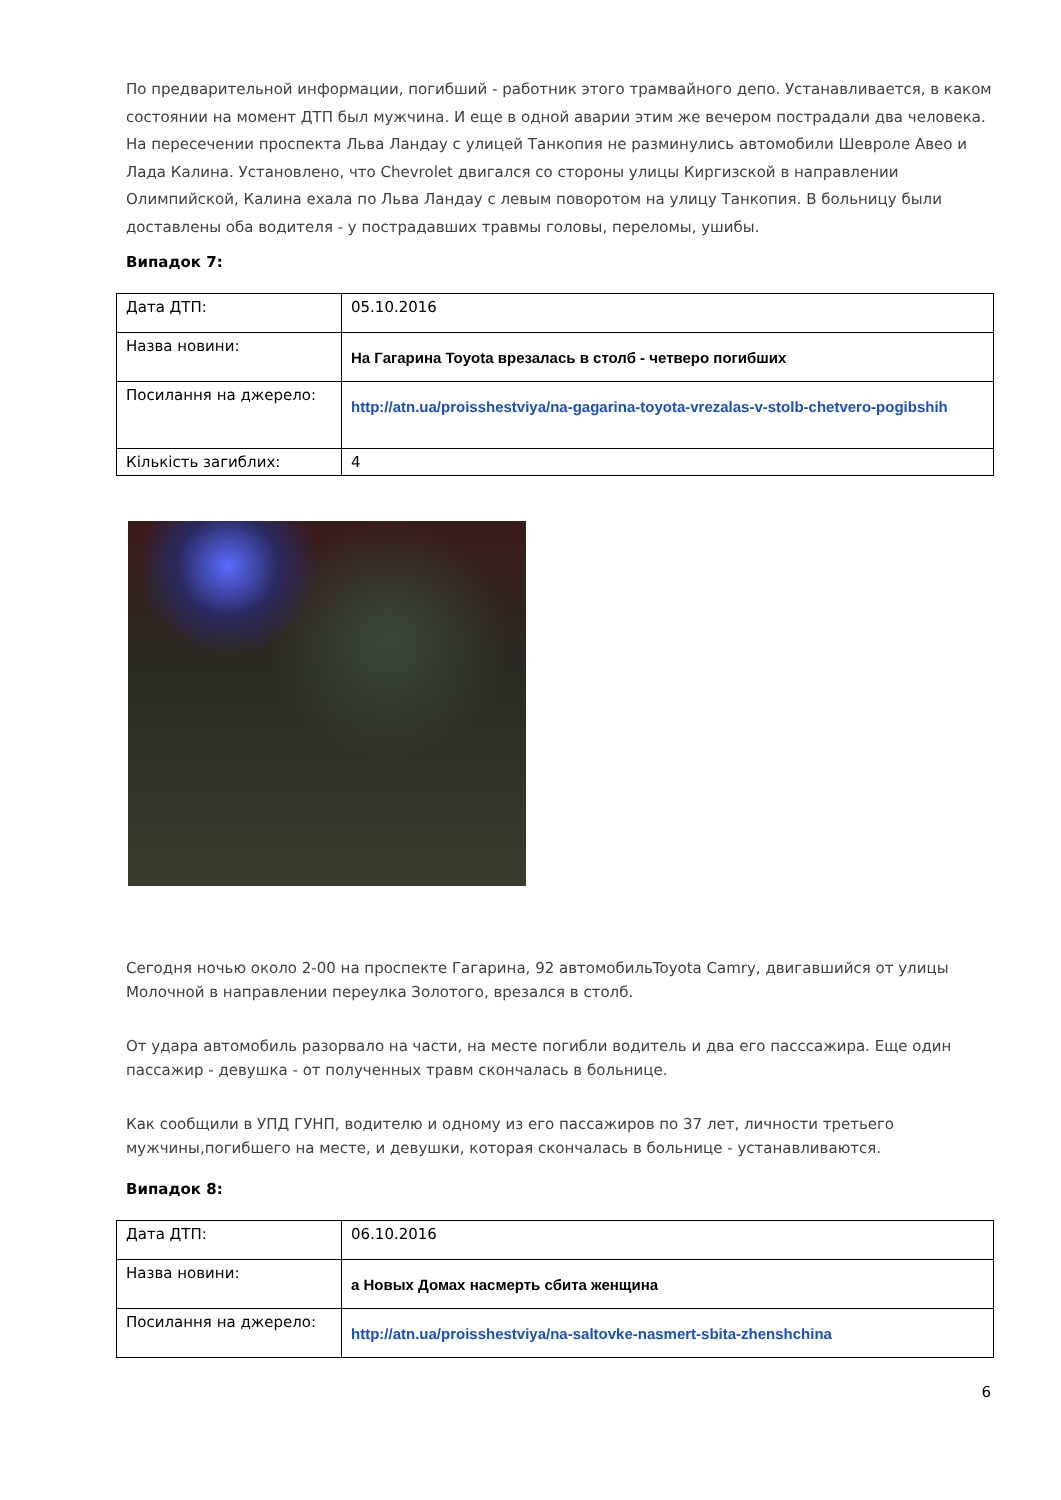По предварительной информации, погибший - работник этого трамвайного депо. Устанавливается, в каком состоянии на момент ДТП был мужчина. И еще в одной аварии этим же вечером пострадали два человека. На пересечении проспекта Льва Ландау с улицей Танкопия не разминулись автомобили Шевроле Авео и Лада Калина. Установлено, что Chevrolet двигался со стороны улицы Киргизской в направлении Олимпийской, Калина ехала по Льва Ландау с левым поворотом на улицу Танкопия. В больницу были доставлены оба водителя - у пострадавших травмы головы, переломы, ушибы.
Випадок 7:
| Дата ДТП: | 05.10.2016 |
| Назва новини: | На Гагарина Toyota врезалась в столб - четверо погибших |
| Посилання на джерело: | http://atn.ua/proisshestviya/na-gagarina-toyota-vrezalas-v-stolb-chetvero-pogibshih |
| Кількість загиблих: | 4 |
Сегодня ночью около 2-00 на проспекте Гагарина, 92 автомобильToyota Camry, двигавшийся от улицы Молочной в направлении переулка Золотого, врезался в столб.
От удара автомобиль разорвало на части, на месте погибли водитель и два его пасссажира. Еще один пассажир - девушка - от полученных травм скончалась в больнице.
Как сообщили в УПД ГУНП, водителю и одному из его пассажиров по 37 лет, личности третьего мужчины,погибшего на месте, и девушки, которая скончалась в больнице - устанавливаются.
Випадок 8:
| Дата ДТП: | 06.10.2016 |
| Назва новини: | а Новых Домах насмерть сбита женщина |
| Посилання на джерело: | http://atn.ua/proisshestviya/na-saltovke-nasmert-sbita-zhenshchina |
6